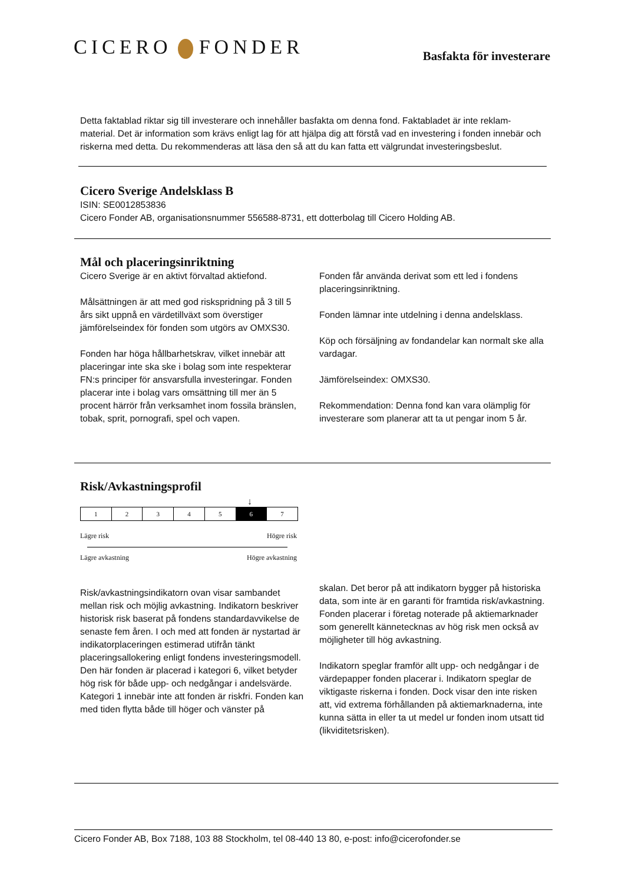CICERO FONDER
Basfakta för investerare
Detta faktablad riktar sig till investerare och innehåller basfakta om denna fond. Faktabladet är inte reklam-material. Det är information som krävs enligt lag för att hjälpa dig att förstå vad en investering i fonden innebär och riskerna med detta. Du rekommenderas att läsa den så att du kan fatta ett välgrundat investeringsbeslut.
Cicero Sverige Andelsklass B
ISIN: SE0012853836
Cicero Fonder AB, organisationsnummer 556588-8731, ett dotterbolag till Cicero Holding AB.
Mål och placeringsinriktning
Cicero Sverige är en aktivt förvaltad aktiefond.
Målsättningen är att med god riskspridning på 3 till 5 års sikt uppnå en värdetillväxt som överstiger jämförelseindex för fonden som utgörs av OMXS30.
Fonden har höga hållbarhetskrav, vilket innebär att placeringar inte ska ske i bolag som inte respekterar FN:s principer för ansvarsfulla investeringar. Fonden placerar inte i bolag vars omsättning till mer än 5 procent härrör från verksamhet inom fossila bränslen, tobak, sprit, pornografi, spel och vapen.
Fonden får använda derivat som ett led i fondens placeringsinriktning.
Fonden lämnar inte utdelning i denna andelsklass.
Köp och försäljning av fondandelar kan normalt ske alla vardagar.
Jämförelseindex: OMXS30.
Rekommendation: Denna fond kan vara olämplig för investerare som planerar att ta ut pengar inom 5 år.
Risk/Avkastningsprofil
↓
| 1 | 2 | 3 | 4 | 5 | 6 | 7 |
Lägre risk Högre risk
Lägre avkastning Högre avkastning
Risk/avkastningsindikatorn ovan visar sambandet mellan risk och möjlig avkastning. Indikatorn beskriver historisk risk baserat på fondens standardavvikelse de senaste fem åren. I och med att fonden är nystartad är indikatorplaceringen estimerad utifrån tänkt placeringsallokering enligt fondens investeringsmodell. Den här fonden är placerad i kategori 6, vilket betyder hög risk för både upp- och nedgångar i andelsvärde.
Kategori 1 innebär inte att fonden är riskfri. Fonden kan med tiden flytta både till höger och vänster på
skalan. Det beror på att indikatorn bygger på historiska data, som inte är en garanti för framtida risk/avkastning. Fonden placerar i företag noterade på aktiemarknader som generellt kännetecknas av hög risk men också av möjligheter till hög avkastning.
Indikatorn speglar framför allt upp- och nedgångar i de värdepapper fonden placerar i. Indikatorn speglar de viktigaste riskerna i fonden. Dock visar den inte risken att, vid extrema förhållanden på aktiemarknaderna, inte kunna sätta in eller ta ut medel ur fonden inom utsatt tid (likviditetsrisken).
Cicero Fonder AB, Box 7188, 103 88 Stockholm, tel 08-440 13 80, e-post: info@cicerofonder.se